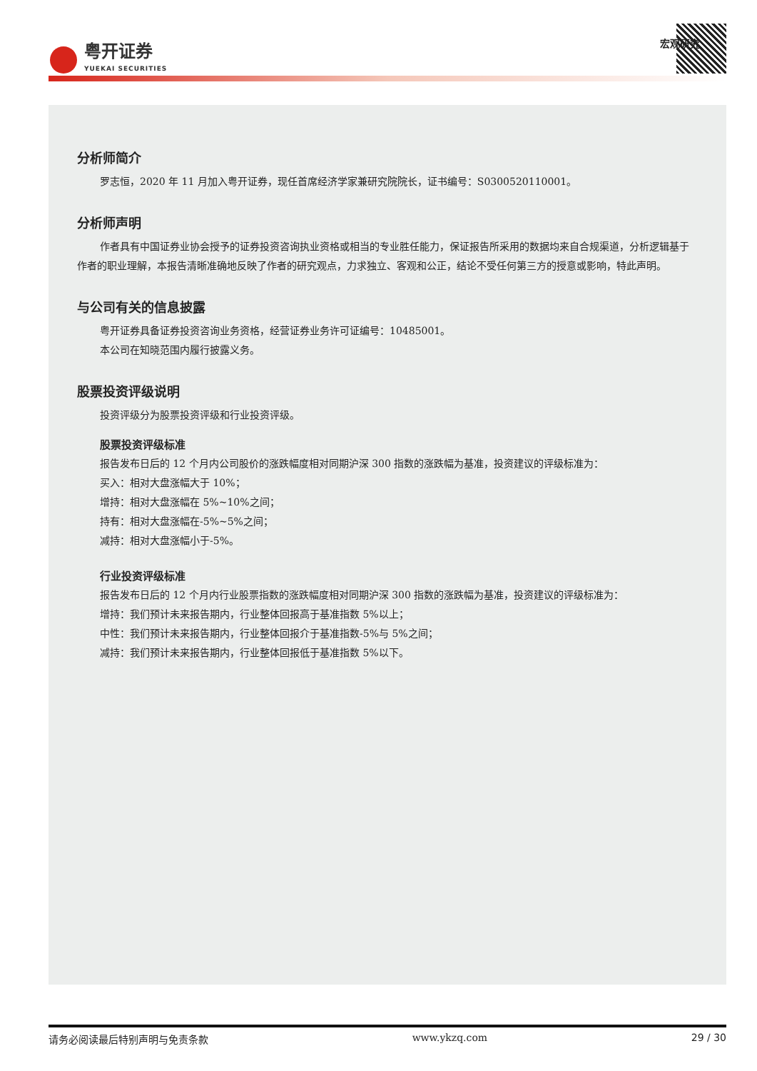粤开证券
YUEKAI SECURITIES
宏观研究
分析师简介
罗志恒，2020 年 11 月加入粤开证券，现任首席经济学家兼研究院院长，证书编号：S0300520110001。
分析师声明
作者具有中国证券业协会授予的证券投资咨询执业资格或相当的专业胜任能力，保证报告所采用的数据均来自合规渠道，分析逻辑基于作者的职业理解，本报告清晰准确地反映了作者的研究观点，力求独立、客观和公正，结论不受任何第三方的授意或影响，特此声明。
与公司有关的信息披露
粤开证券具备证券投资咨询业务资格，经营证券业务许可证编号：10485001。
本公司在知晓范围内履行披露义务。
股票投资评级说明
投资评级分为股票投资评级和行业投资评级。
股票投资评级标准
报告发布日后的 12 个月内公司股价的涨跌幅度相对同期沪深 300 指数的涨跌幅为基准，投资建议的评级标准为：
买入：相对大盘涨幅大于 10%；
增持：相对大盘涨幅在 5%~10%之间；
持有：相对大盘涨幅在-5%~5%之间；
减持：相对大盘涨幅小于-5%。
行业投资评级标准
报告发布日后的 12 个月内行业股票指数的涨跌幅度相对同期沪深 300 指数的涨跌幅为基准，投资建议的评级标准为：
增持：我们预计未来报告期内，行业整体回报高于基准指数 5%以上；
中性：我们预计未来报告期内，行业整体回报介于基准指数-5%与 5%之间；
减持：我们预计未来报告期内，行业整体回报低于基准指数 5%以下。
请务必阅读最后特别声明与免责条款 www.ykzq.com 29 / 30